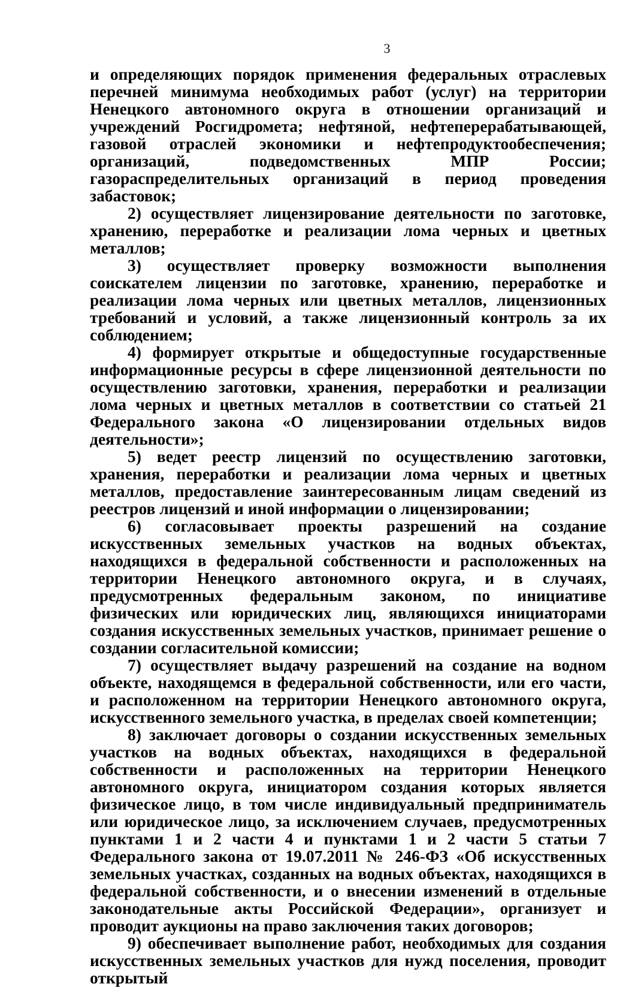3
и определяющих порядок применения федеральных отраслевых перечней минимума необходимых работ (услуг) на территории Ненецкого автономного округа в отношении организаций и учреждений Росгидромета; нефтяной, нефтеперерабатывающей, газовой отраслей экономики и нефтепродуктообеспечения; организаций, подведомственных МПР России; газораспределительных организаций в период проведения забастовок;
2) осуществляет лицензирование деятельности по заготовке, хранению, переработке и реализации лома черных и цветных металлов;
3) осуществляет проверку возможности выполнения соискателем лицензии по заготовке, хранению, переработке и реализации лома черных или цветных металлов, лицензионных требований и условий, а также лицензионный контроль за их соблюдением;
4) формирует открытые и общедоступные государственные информационные ресурсы в сфере лицензионной деятельности по осуществлению заготовки, хранения, переработки и реализации лома черных и цветных металлов в соответствии со статьей 21 Федерального закона «О лицензировании отдельных видов деятельности»;
5) ведет реестр лицензий по осуществлению заготовки, хранения, переработки и реализации лома черных и цветных металлов, предоставление заинтересованным лицам сведений из реестров лицензий и иной информации о лицензировании;
6) согласовывает проекты разрешений на создание искусственных земельных участков на водных объектах, находящихся в федеральной собственности и расположенных на территории Ненецкого автономного округа, и в случаях, предусмотренных федеральным законом, по инициативе физических или юридических лиц, являющихся инициаторами создания искусственных земельных участков, принимает решение о создании согласительной комиссии;
7) осуществляет выдачу разрешений на создание на водном объекте, находящемся в федеральной собственности, или его части, и расположенном на территории Ненецкого автономного округа, искусственного земельного участка, в пределах своей компетенции;
8) заключает договоры о создании искусственных земельных участков на водных объектах, находящихся в федеральной собственности и расположенных на территории Ненецкого автономного округа, инициатором создания которых является физическое лицо, в том числе индивидуальный предприниматель или юридическое лицо, за исключением случаев, предусмотренных пунктами 1 и 2 части 4 и пунктами 1 и 2 части 5 статьи 7 Федерального закона от 19.07.2011 № 246-ФЗ «Об искусственных земельных участках, созданных на водных объектах, находящихся в федеральной собственности, и о внесении изменений в отдельные законодательные акты Российской Федерации», организует и проводит аукционы на право заключения таких договоров;
9) обеспечивает выполнение работ, необходимых для создания искусственных земельных участков для нужд поселения, проводит открытый